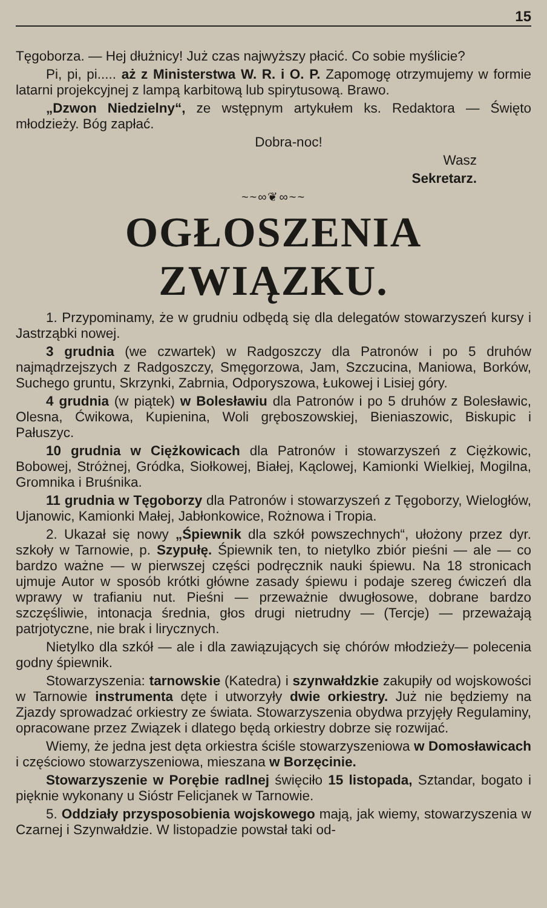15
Tęgoborza. — Hej dłużnicy! Już czas najwyższy płacić. Co sobie myślicie?
Pi, pi, pi..... aż z Ministerstwa W. R. i O. P. Zapomogę otrzymujemy w formie latarni projekcyjnej z lampą karbitową lub spirytusową. Brawo.
„Dzwon Niedzielny“, ze wstępnym artykułem ks. Redaktora — Święto młodzieży. Bóg zapłać.
Dobra-noc!
Wasz
Sekretarz.
~~∞❦∞~~
OGŁOSZENIA ZWIĄZKU.
1. Przypominamy, że w grudniu odbędą się dla delegatów stowarzyszeń kursy i Jastrząbki nowej.
3 grudnia (we czwartek) w Radgoszczy dla Patronów i po 5 druhów najmądrzejszych z Radgoszczy, Smęgorzowa, Jam, Szczucina, Maniowa, Borków, Suchego gruntu, Skrzynki, Zabrnia, Odporyszowa, Łukowej i Lisiej góry.
4 grudnia (w piątek) w Bolesławiu dla Patronów i po 5 druhów z Bolesławic, Olesna, Ćwikowa, Kupienina, Woli gręboszowskiej, Bieniaszowic, Biskupic i Pałuszyc.
10 grudnia w Ciężkowicach dla Patronów i stowarzyszeń z Ciężkowic, Bobowej, Stróżnej, Gródka, Siołkowej, Białej, Kąclowej, Kamionki Wielkiej, Mogilna, Gromnika i Bruśnika.
11 grudnia w Tęgoborzy dla Patronów i stowarzyszeń z Tęgoborzy, Wielogłów, Ujanowic, Kamionki Małej, Jabłonkowice, Rożnowa i Tropia.
2. Ukazał się nowy „Śpiewnik dla szkół powszechnych“, ułożony przez dyr. szkoły w Tarnowie, p. Szypułę. Śpiewnik ten, to nietylko zbiór pieśni — ale — co bardzo ważne — w pierwszej części podręcznik nauki śpiewu. Na 18 stronicach ujmuje Autor w sposób krótki główne zasady śpiewu i podaje szereg ćwiczeń dla wprawy w trafianiu nut. Pieśni — przeważnie dwugłosowe, dobrane bardzo szczęśliwie, intonacja średnia, głos drugi nietrudny — (Tercje) — przeważają patrjotyczne, nie brak i lirycznych.
Nietylko dla szkół — ale i dla zawiązujących się chórów młodzieży— polecenia godny śpiewnik.
Stowarzyszenia: tarnowskie (Katedra) i szynwałdzkie zakupiły od wojskowości w Tarnowie instrumenta dęte i utworzyły dwie orkiestry. Już nie będziemy na Zjazdy sprowadzać orkiestry ze świata. Stowarzyszenia obydwa przyjęły Regulaminy, opracowane przez Związek i dlatego będą orkiestry dobrze się rozwijać.
Wiemy, że jedna jest dęta orkiestra ściśle stowarzyszeniowa w Domosławicach i częściowo stowarzyszeniowa, mieszana w Borzęcinie.
Stowarzyszenie w Porębie radlnej święciło 15 listopada, Sztandar, bogato i pięknie wykonany u Sióstr Felicjanek w Tarnowie.
5. Oddziały przysposobienia wojskowego mają, jak wiemy, stowarzyszenia w Czarnej i Szynwałdzie. W listopadzie powstał taki od-